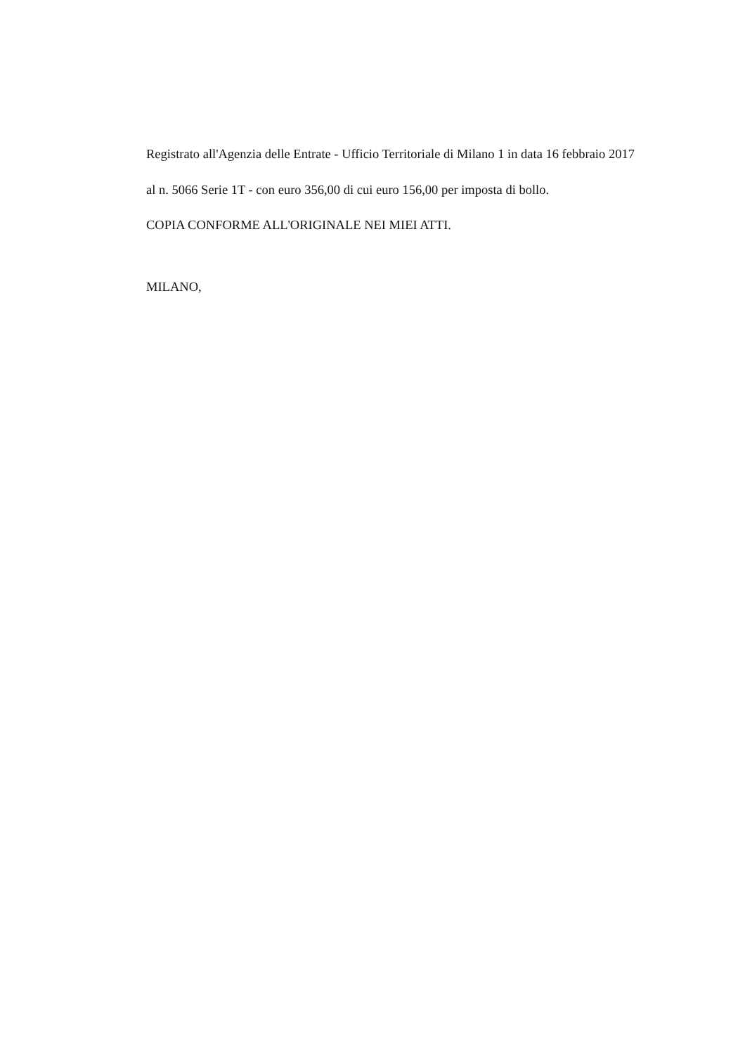Registrato all'Agenzia delle Entrate - Ufficio Territoriale di Milano 1 in data 16 febbraio 2017
al n. 5066 Serie 1T - con euro 356,00 di cui euro 156,00 per imposta di bollo.
COPIA CONFORME ALL'ORIGINALE NEI MIEI ATTI.
MILANO,